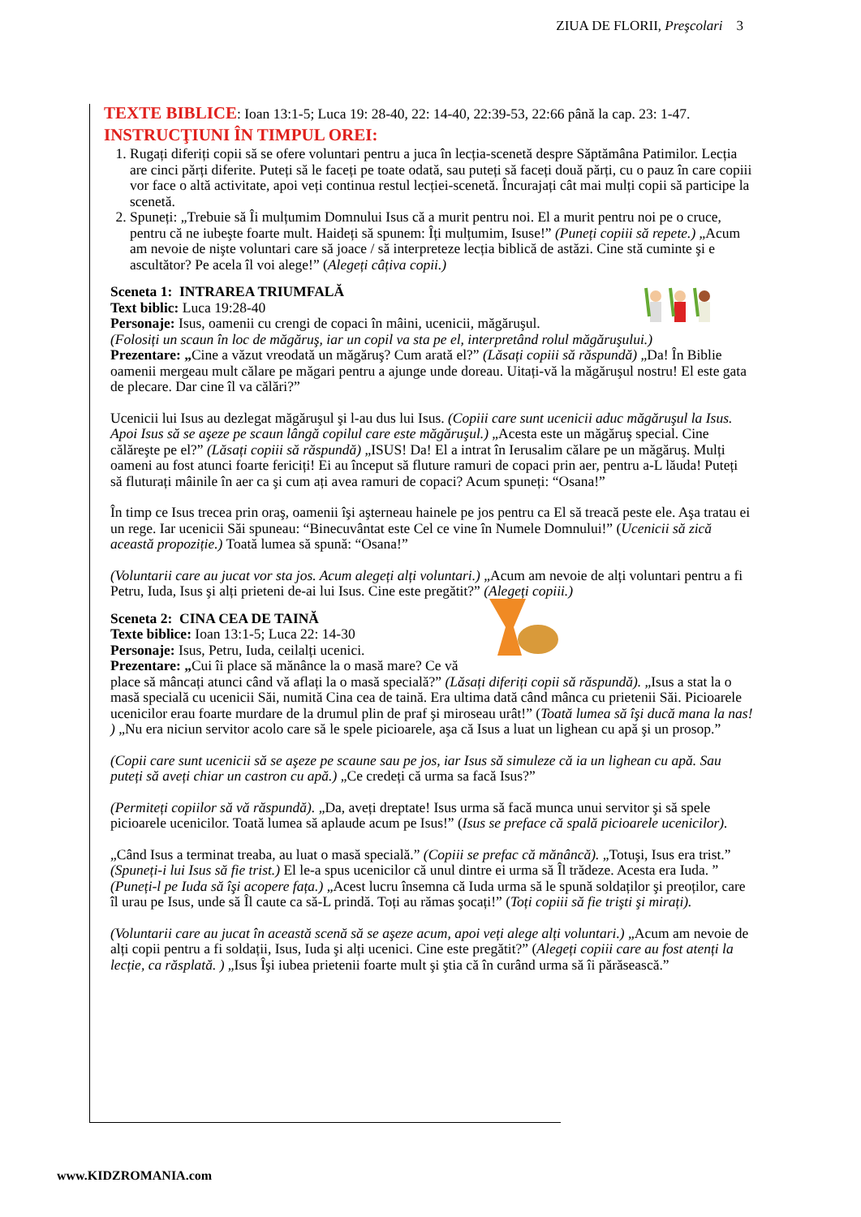ZIUA DE FLORII, Preşcolari 3
TEXTE BIBLICE: Ioan 13:1-5; Luca 19: 28-40, 22: 14-40, 22:39-53, 22:66 până la cap. 23: 1-47.
INSTRUCŢIUNI ÎN TIMPUL OREI:
1. Rugați diferiți copii să se ofere voluntari pentru a juca în lecția-scenetă despre Săptămâna Patimilor. Lecția are cinci părți diferite. Puteți să le faceți pe toate odată, sau puteți să faceți două părți, cu o pauz în care copiii vor face o altă activitate, apoi veți continua restul lecției-scenetă. Încurajați cât mai mulți copii să participe la scenetă.
2. Spuneți: „Trebuie să Îi mulțumim Domnului Isus că a murit pentru noi. El a murit pentru noi pe o cruce, pentru că ne iubeşte foarte mult. Haideți să spunem: Îți mulțumim, Isuse!” (Puneți copiii să repete.) „Acum am nevoie de nişte voluntari care să joace / să interpreteze lecția biblică de astăzi. Cine stă cuminte şi e ascultător? Pe acela îl voi alege!” (Alegeți câțiva copii.)
Sceneta 1: INTRAREA TRIUMFALĂ
Text biblic: Luca 19:28-40
Personaje: Isus, oamenii cu crengi de copaci în mâini, ucenicii, măgăruşul.
(Folosiți un scaun în loc de măgăruş, iar un copil va sta pe el, interpretând rolul măgăruşului.)
Prezentare: „Cine a văzut vreodată un măgăruş? Cum arată el?” (Lăsați copiii să răspundă) „Da! În Biblie oamenii mergeau mult călare pe măgari pentru a ajunge unde doreau. Uitați-vă la măgăruşul nostru! El este gata de plecare. Dar cine îl va călări?”
Ucenicii lui Isus au dezlegat măgăruşul şi l-au dus lui Isus. (Copiii care sunt ucenicii aduc măgăruşul la Isus. Apoi Isus să se aşeze pe scaun lângă copilul care este măgăruşul.) „Acesta este un măgăruş special. Cine călăreşte pe el?” (Lăsați copiii să răspundă) „ISUS! Da! El a intrat în Ierusalim călare pe un măgăruş. Mulți oameni au fost atunci foarte fericiți! Ei au început să fluture ramuri de copaci prin aer, pentru a-L lăuda! Puteți să fluturați mâinile în aer ca şi cum ați avea ramuri de copaci? Acum spuneți: “Osana!”
În timp ce Isus trecea prin oraş, oamenii îşi aşterneau hainele pe jos pentru ca El să treacă peste ele. Aşa tratau ei un rege. Iar ucenicii Săi spuneau: “Binecuvântat este Cel ce vine în Numele Domnului!” (Ucenicii să zică această propoziție.) Toată lumea să spună: “Osana!”
(Voluntarii care au jucat vor sta jos. Acum alegeți alți voluntari.) „Acum am nevoie de alți voluntari pentru a fi Petru, Iuda, Isus şi alți prieteni de-ai lui Isus. Cine este pregătit?” (Alegeți copiii.)
Sceneta 2: CINA CEA DE TAINĂ
Texte biblice: Ioan 13:1-5; Luca 22: 14-30
Personaje: Isus, Petru, Iuda, ceilalți ucenici.
Prezentare: „Cui îi place să mănânce la o masă mare? Ce vă place să mâncați atunci când vă aflați la o masă specială?” (Lăsați diferiți copii să răspundă). „Isus a stat la o masă specială cu ucenicii Săi, numită Cina cea de taină. Era ultima dată când mânca cu prietenii Săi. Picioarele ucenicilor erau foarte murdare de la drumul plin de praf şi miroseau urât!” (Toată lumea să îşi ducă mana la nas! ) „Nu era niciun servitor acolo care să le spele picioarele, aşa că Isus a luat un lighean cu apă şi un prosop.”
(Copii care sunt ucenicii să se aşeze pe scaune sau pe jos, iar Isus să simuleze că ia un lighean cu apă. Sau puteți să aveți chiar un castron cu apă.) „Ce credeți că urma sa facă Isus?”
(Permiteți copiilor să vă răspundă). „Da, aveți dreptate! Isus urma să facă munca unui servitor şi să spele picioarele ucenicilor. Toată lumea să aplaude acum pe Isus!” (Isus se preface că spală picioarele ucenicilor).
„Când Isus a terminat treaba, au luat o masă specială.” (Copiii se prefac că mănâncă). „Totuşi, Isus era trist.” (Spuneți-i lui Isus să fie trist.) El le-a spus ucenicilor că unul dintre ei urma să Îl trădeze. Acesta era Iuda. ” (Puneți-l pe Iuda să îşi acopere fața.) „Acest lucru însemna că Iuda urma să le spună soldaților şi preoților, care îl urau pe Isus, unde să Îl caute ca să-L prindă. Toți au rămas şocați!” (Toți copiii să fie trişti şi mirați).
(Voluntarii care au jucat în această scenă să se aşeze acum, apoi veți alege alți voluntari.) „Acum am nevoie de alți copii pentru a fi soldații, Isus, Iuda şi alți ucenici. Cine este pregătit?” (Alegeți copiii care au fost atenți la lecție, ca răsplată. ) „Isus Îşi iubea prietenii foarte mult şi ştia că în curând urma să îi părăsească.”
www.KIDZROMANIA.com